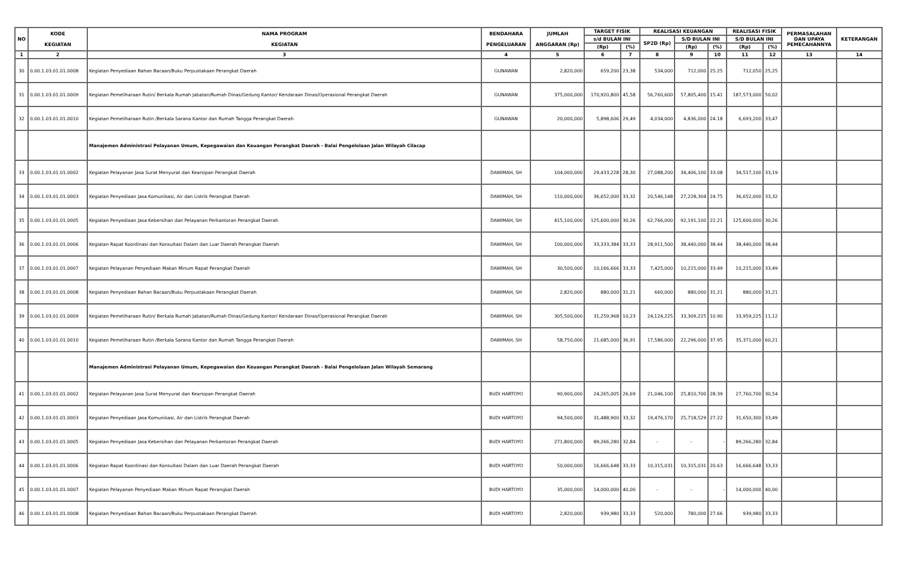| NO | KODE KEGIATAN | NAMA PROGRAM KEGIATAN | BENDAHARA PENGELUARAN | JUMLAH ANGGARAN (Rp) | TARGET FISIK | | REALISASI KEUANGAN | | | REALISASI FISIK | | PERMASALAHAN DAN UPAYA PEMECAHANNYA | KETERANGAN |
| --- | --- | --- | --- | --- | --- | --- | --- | --- | --- | --- | --- | --- | --- |
| | | | | | s/d BULAN INI | | SP2D (Rp) | S/D BULAN INI | | S/D BULAN INI | | | |
| | | | | | (Rp) | (%) | | (Rp) | (%) | (Rp) | (%) | | |
| 1 | 2 | 3 | 4 | 5 | 6 | 7 | 8 | 9 | 10 | 11 | 12 | 13 | 14 |
| 30 | 0.00.1.03.01.01.0008 | Kegiatan Penyediaan Bahan Bacaan/Buku Perpustakaan Perangkat Daerah | GUNAWAN | 2,820,000 | 659,200 | 23,38 | 534,000 | 712,000 | 25.25 | 712,050 | 25,25 | | |
| 31 | 0.00.1.03.01.01.0009 | Kegiatan Pemeliharaan Rutin/ Berkala Rumah Jabatan/Rumah Dinas/Gedung Kantor/ Kendaraan Dinas/Operasional Perangkat Daerah | GUNAWAN | 375,000,000 | 170,920,800 | 45,58 | 56,760,600 | 57,805,400 | 15.41 | 187,573,000 | 50,02 | | |
| 32 | 0.00.1.03.01.01.0010 | Kegiatan Pemeliharaan Rutin /Berkala Sarana Kantor dan Rumah Tangga Perangkat Daerah | GUNAWAN | 20,000,000 | 5,898,606 | 29,49 | 4,034,000 | 4,836,000 | 24.18 | 6,693,200 | 33,47 | | |
| | | Manajemen Administrasi Pelayanan Umum, Kepegawaian dan Keuangan Perangkat Daerah - Balai Pengelolaan Jalan Wilayah Cilacap | | | | | | | | | | | |
| 33 | 0.00.1.03.01.01.0002 | Kegiatan Pelayanan Jasa Surat Menyurat dan Kearsipan Perangkat Daerah | DAWIMAH, SH | 104,000,000 | 29,433,228 | 28,30 | 27,088,200 | 34,406,100 | 33.08 | 34,517,100 | 33,19 | | |
| 34 | 0.00.1.03.01.01.0003 | Kegiatan Penyediaan Jasa Komunikasi, Air dan Listrik Perangkat Daerah | DAWIMAH, SH | 110,000,000 | 36,652,000 | 33,32 | 20,546,148 | 27,228,304 | 24.75 | 36,652,000 | 33,32 | | |
| 35 | 0.00.1.03.01.01.0005 | Kegiatan Penyediaan Jasa Kebersihan dan Pelayanan Perkantoran Perangkat Daerah | DAWIMAH, SH | 415,100,000 | 125,600,000 | 30,26 | 62,766,000 | 92,191,100 | 22.21 | 125,600,000 | 30,26 | | |
| 36 | 0.00.1.03.01.01.0006 | Kegiatan Rapat Koordinasi dan Konsultasi Dalam dan Luar Daerah Perangkat Daerah | DAWIMAH, SH | 100,000,000 | 33,333,384 | 33,33 | 28,911,500 | 38,440,000 | 38.44 | 38,440,000 | 38,44 | | |
| 37 | 0.00.1.03.01.01.0007 | Kegiatan Pelayanan Penyediaan Makan Minum Rapat Perangkat Daerah | DAWIMAH, SH | 30,500,000 | 10,166,666 | 33,33 | 7,425,000 | 10,215,000 | 33.49 | 10,215,000 | 33,49 | | |
| 38 | 0.00.1.03.01.01.0008 | Kegiatan Penyediaan Bahan Bacaan/Buku Perpustakaan Perangkat Daerah | DAWIMAH, SH | 2,820,000 | 880,000 | 31,21 | 660,000 | 880,000 | 31.21 | 880,000 | 31,21 | | |
| 39 | 0.00.1.03.01.01.0009 | Kegiatan Pemeliharaan Rutin/ Berkala Rumah Jabatan/Rumah Dinas/Gedung Kantor/ Kendaraan Dinas/Operasional Perangkat Daerah | DAWIMAH, SH | 305,500,000 | 31,259,968 | 10,23 | 24,124,225 | 33,309,225 | 10.90 | 33,959,225 | 11,12 | | |
| 40 | 0.00.1.03.01.01.0010 | Kegiatan Pemeliharaan Rutin /Berkala Sarana Kantor dan Rumah Tangga Perangkat Daerah | DAWIMAH, SH | 58,750,000 | 21,685,000 | 36,91 | 17,586,000 | 22,296,000 | 37.95 | 35,371,000 | 60,21 | | |
| | | Manajemen Administrasi Pelayanan Umum, Kepegawaian dan Keuangan Perangkat Daerah - Balai Pengelolaan Jalan Wilayah Semarang | | | | | | | | | | | |
| 41 | 0.00.1.03.01.01.0002 | Kegiatan Pelayanan Jasa Surat Menyurat dan Kearsipan Perangkat Daerah | BUDI HARTOYO | 90,900,000 | 24,265,005 | 26,69 | 21,046,100 | 25,810,700 | 28.39 | 27,760,700 | 30,54 | | |
| 42 | 0.00.1.03.01.01.0003 | Kegiatan Penyediaan Jasa Komunikasi, Air dan Listrik Perangkat Daerah | BUDI HARTOYO | 94,500,000 | 31,488,900 | 33,32 | 19,476,170 | 25,718,529 | 27.22 | 31,650,300 | 33,49 | | |
| 43 | 0.00.1.03.01.01.0005 | Kegiatan Penyediaan Jasa Kebersihan dan Pelayanan Perkantoran Perangkat Daerah | BUDI HARTOYO | 271,800,000 | 89,266,280 | 32,84 | - | - | - | 89,266,280 | 32,84 | | |
| 44 | 0.00.1.03.01.01.0006 | Kegiatan Rapat Koordinasi dan Konsultasi Dalam dan Luar Daerah Perangkat Daerah | BUDI HARTOYO | 50,000,000 | 16,666,648 | 33,33 | 10,315,031 | 10,315,031 | 20.63 | 16,666,648 | 33,33 | | |
| 45 | 0.00.1.03.01.01.0007 | Kegiatan Pelayanan Penyediaan Makan Minum Rapat Perangkat Daerah | BUDI HARTOYO | 35,000,000 | 14,000,000 | 40,00 | - | - | - | 14,000,000 | 40,00 | | |
| 46 | 0.00.1.03.01.01.0008 | Kegiatan Penyediaan Bahan Bacaan/Buku Perpustakaan Perangkat Daerah | BUDI HARTOYO | 2,820,000 | 939,980 | 33,33 | 520,000 | 780,000 | 27.66 | 939,980 | 33,33 | | |